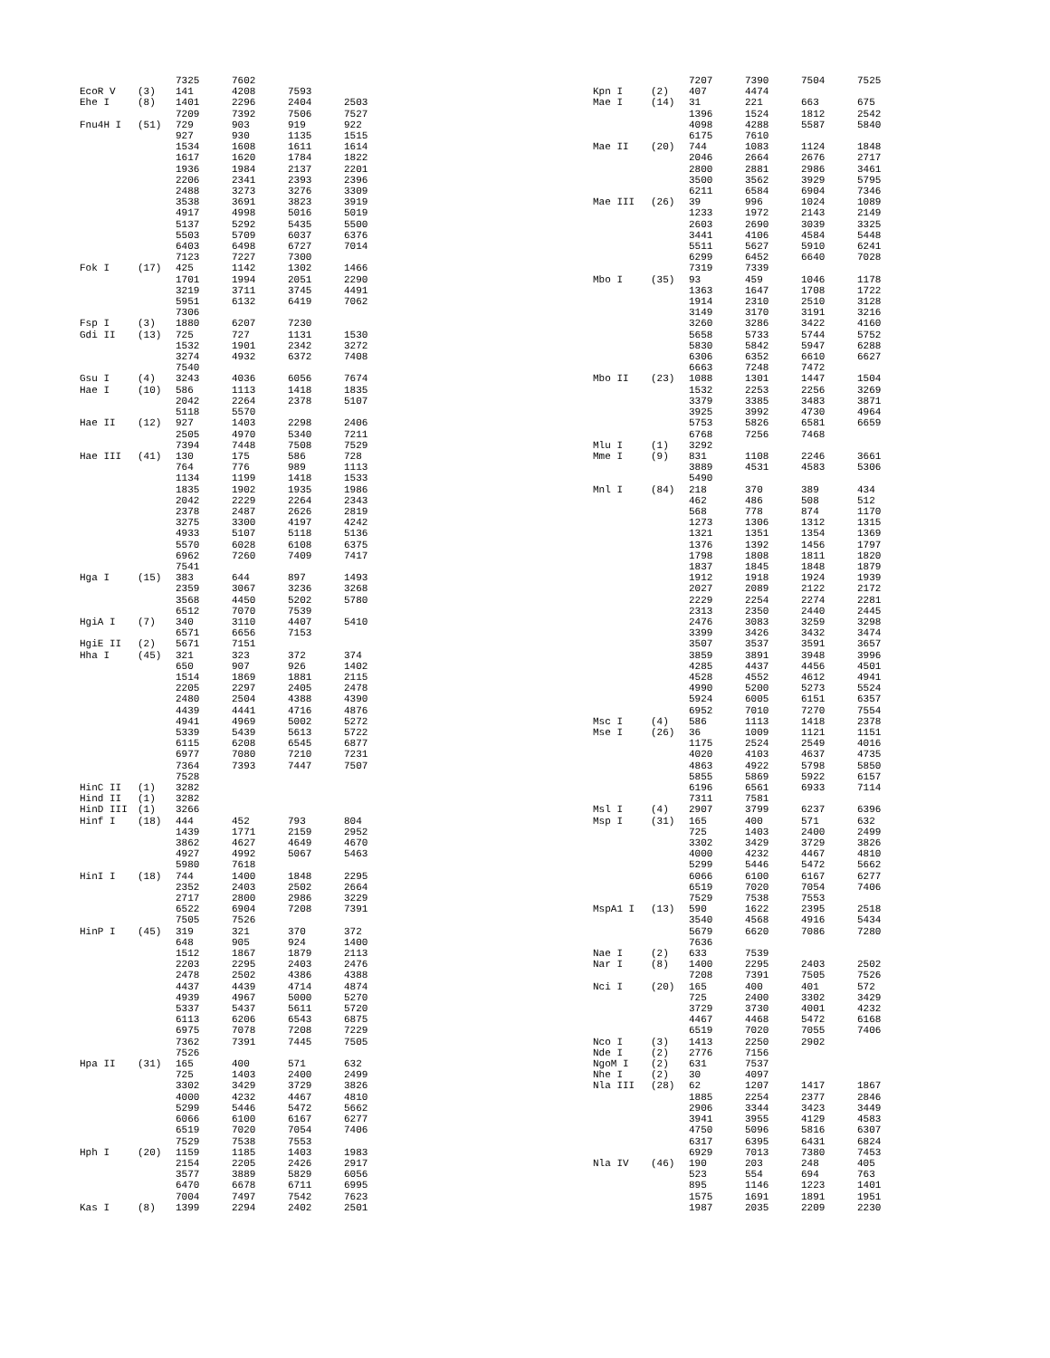| | | 7325 | 7602 | | |
| EcoR V | (3) | 141 | 4208 | 7593 | |
| Ehe I | (8) | 1401 | 2296 | 2404 | 2503 |
| | | 7209 | 7392 | 7506 | 7527 |
| Fnu4H I | (51) | 729 | 903 | 919 | 922 |
| | | 927 | 930 | 1135 | 1515 |
| | | 1534 | 1608 | 1611 | 1614 |
| | | 1617 | 1620 | 1784 | 1822 |
| | | 1936 | 1984 | 2137 | 2201 |
| | | 2206 | 2341 | 2393 | 2396 |
| | | 2488 | 3273 | 3276 | 3309 |
| | | 3538 | 3691 | 3823 | 3919 |
| | | 4917 | 4998 | 5016 | 5019 |
| | | 5137 | 5292 | 5435 | 5500 |
| | | 5503 | 5709 | 6037 | 6376 |
| | | 6403 | 6498 | 6727 | 7014 |
| | | 7123 | 7227 | 7300 | |
| Fok I | (17) | 425 | 1142 | 1302 | 1466 |
| | | 1701 | 1994 | 2051 | 2290 |
| | | 3219 | 3711 | 3745 | 4491 |
| | | 5951 | 6132 | 6419 | 7062 |
| | | 7306 | | | |
| Fsp I | (3) | 1880 | 6207 | 7230 | |
| Gdi II | (13) | 725 | 727 | 1131 | 1530 |
| | | 1532 | 1901 | 2342 | 3272 |
| | | 3274 | 4932 | 6372 | 7408 |
| | | 7540 | | | |
| Gsu I | (4) | 3243 | 4036 | 6056 | 7674 |
| Hae I | (10) | 586 | 1113 | 1418 | 1835 |
| | | 2042 | 2264 | 2378 | 5107 |
| | | 5118 | 5570 | | |
| Hae II | (12) | 927 | 1403 | 2298 | 2406 |
| | | 2505 | 4970 | 5340 | 7211 |
| | | 7394 | 7448 | 7508 | 7529 |
| Hae III | (41) | 130 | 175 | 586 | 728 |
| | | 764 | 776 | 989 | 1113 |
| | | 1134 | 1199 | 1418 | 1533 |
| | | 1835 | 1902 | 1935 | 1986 |
| | | 2042 | 2229 | 2264 | 2343 |
| | | 2378 | 2487 | 2626 | 2819 |
| | | 3275 | 3300 | 4197 | 4242 |
| | | 4933 | 5107 | 5118 | 5136 |
| | | 5570 | 6028 | 6108 | 6375 |
| | | 6962 | 7260 | 7409 | 7417 |
| | | 7541 | | | |
| Hga I | (15) | 383 | 644 | 897 | 1493 |
| | | 2359 | 3067 | 3236 | 3268 |
| | | 3568 | 4450 | 5202 | 5780 |
| | | 6512 | 7070 | 7539 | |
| HgiA I | (7) | 340 | 3110 | 4407 | 5410 |
| | | 6571 | 6656 | 7153 | |
| HgiE II | (2) | 5671 | 7151 | | |
| Hha I | (45) | 321 | 323 | 372 | 374 |
| | | 650 | 907 | 926 | 1402 |
| | | 1514 | 1869 | 1881 | 2115 |
| | | 2205 | 2297 | 2405 | 2478 |
| | | 2480 | 2504 | 4388 | 4390 |
| | | 4439 | 4441 | 4716 | 4876 |
| | | 4941 | 4969 | 5002 | 5272 |
| | | 5339 | 5439 | 5613 | 5722 |
| | | 6115 | 6208 | 6545 | 6877 |
| | | 6977 | 7080 | 7210 | 7231 |
| | | 7364 | 7393 | 7447 | 7507 |
| | | 7528 | | | |
| HinC II | (1) | 3282 | | | |
| Hind II | (1) | 3282 | | | |
| HinD III | (1) | 3266 | | | |
| Hinf I | (18) | 444 | 452 | 793 | 804 |
| | | 1439 | 1771 | 2159 | 2952 |
| | | 3862 | 4627 | 4649 | 4670 |
| | | 4927 | 4992 | 5067 | 5463 |
| | | 5980 | 7618 | | |
| HinI I | (18) | 744 | 1400 | 1848 | 2295 |
| | | 2352 | 2403 | 2502 | 2664 |
| | | 2717 | 2800 | 2986 | 3229 |
| | | 6522 | 6904 | 7208 | 7391 |
| | | 7505 | 7526 | | |
| HinP I | (45) | 319 | 321 | 370 | 372 |
| | | 648 | 905 | 924 | 1400 |
| | | 1512 | 1867 | 1879 | 2113 |
| | | 2203 | 2295 | 2403 | 2476 |
| | | 2478 | 2502 | 4386 | 4388 |
| | | 4437 | 4439 | 4714 | 4874 |
| | | 4939 | 4967 | 5000 | 5270 |
| | | 5337 | 5437 | 5611 | 5720 |
| | | 6113 | 6206 | 6543 | 6875 |
| | | 6975 | 7078 | 7208 | 7229 |
| | | 7362 | 7391 | 7445 | 7505 |
| | | 7526 | | | |
| Hpa II | (31) | 165 | 400 | 571 | 632 |
| | | 725 | 1403 | 2400 | 2499 |
| | | 3302 | 3429 | 3729 | 3826 |
| | | 4000 | 4232 | 4467 | 4810 |
| | | 5299 | 5446 | 5472 | 5662 |
| | | 6066 | 6100 | 6167 | 6277 |
| | | 6519 | 7020 | 7054 | 7406 |
| | | 7529 | 7538 | 7553 | |
| Hph I | (20) | 1159 | 1185 | 1403 | 1983 |
| | | 2154 | 2205 | 2426 | 2917 |
| | | 3577 | 3889 | 5829 | 6056 |
| | | 6470 | 6678 | 6711 | 6995 |
| | | 7004 | 7497 | 7542 | 7623 |
| Kas I | (8) | 1399 | 2294 | 2402 | 2501 |
| | | 7207 | 7390 | 7504 | 7525 |
| Kpn I | (2) | 407 | 4474 | | |
| Mae I | (14) | 31 | 221 | 663 | 675 |
| | | 1396 | 1524 | 1812 | 2542 |
| | | 4098 | 4288 | 5587 | 5840 |
| | | 6175 | 7610 | | |
| Mae II | (20) | 744 | 1083 | 1124 | 1848 |
| | | 2046 | 2664 | 2676 | 2717 |
| | | 2800 | 2881 | 2986 | 3461 |
| | | 3500 | 3562 | 3929 | 5795 |
| | | 6211 | 6584 | 6904 | 7346 |
| Mae III | (26) | 39 | 996 | 1024 | 1089 |
| | | 1233 | 1972 | 2143 | 2149 |
| | | 2603 | 2690 | 3039 | 3325 |
| | | 3441 | 4106 | 4584 | 5448 |
| | | 5511 | 5627 | 5910 | 6241 |
| | | 6299 | 6452 | 6640 | 7028 |
| | | 7319 | 7339 | | |
| Mbo I | (35) | 93 | 459 | 1046 | 1178 |
| | | 1363 | 1647 | 1708 | 1722 |
| | | 1914 | 2310 | 2510 | 3128 |
| | | 3149 | 3170 | 3191 | 3216 |
| | | 3260 | 3286 | 3422 | 4160 |
| | | 5658 | 5733 | 5744 | 5752 |
| | | 5830 | 5842 | 5947 | 6288 |
| | | 6306 | 6352 | 6610 | 6627 |
| | | 6663 | 7248 | 7472 | |
| Mbo II | (23) | 1088 | 1301 | 1447 | 1504 |
| | | 1532 | 2253 | 2256 | 3269 |
| | | 3379 | 3385 | 3483 | 3871 |
| | | 3925 | 3992 | 4730 | 4964 |
| | | 5753 | 5826 | 6581 | 6659 |
| | | 6768 | 7256 | 7468 | |
| Mlu I | (1) | 3292 | | | |
| Mme I | (9) | 831 | 1108 | 2246 | 3661 |
| | | 3889 | 4531 | 4583 | 5306 |
| | | 5490 | | | |
| Mnl I | (84) | 218 | 370 | 389 | 434 |
| | | 462 | 486 | 508 | 512 |
| | | 568 | 778 | 874 | 1170 |
| | | 1273 | 1306 | 1312 | 1315 |
| | | 1321 | 1351 | 1354 | 1369 |
| | | 1376 | 1392 | 1456 | 1797 |
| | | 1798 | 1808 | 1811 | 1820 |
| | | 1837 | 1845 | 1848 | 1879 |
| | | 1912 | 1918 | 1924 | 1939 |
| | | 2027 | 2089 | 2122 | 2172 |
| | | 2229 | 2254 | 2274 | 2281 |
| | | 2313 | 2350 | 2440 | 2445 |
| | | 2476 | 3083 | 3259 | 3298 |
| | | 3399 | 3426 | 3432 | 3474 |
| | | 3507 | 3537 | 3591 | 3657 |
| | | 3859 | 3891 | 3948 | 3996 |
| | | 4285 | 4437 | 4456 | 4501 |
| | | 4528 | 4552 | 4612 | 4941 |
| | | 4990 | 5200 | 5273 | 5524 |
| | | 5924 | 6005 | 6151 | 6357 |
| | | 6952 | 7010 | 7270 | 7554 |
| Msc I | (4) | 586 | 1113 | 1418 | 2378 |
| Mse I | (26) | 36 | 1009 | 1121 | 1151 |
| | | 1175 | 2524 | 2549 | 4016 |
| | | 4020 | 4103 | 4637 | 4735 |
| | | 4863 | 4922 | 5798 | 5850 |
| | | 5855 | 5869 | 5922 | 6157 |
| | | 6196 | 6561 | 6933 | 7114 |
| | | 7311 | 7581 | | |
| Msl I | (4) | 2907 | 3799 | 6237 | 6396 |
| Msp I | (31) | 165 | 400 | 571 | 632 |
| | | 725 | 1403 | 2400 | 2499 |
| | | 3302 | 3429 | 3729 | 3826 |
| | | 4000 | 4232 | 4467 | 4810 |
| | | 5299 | 5446 | 5472 | 5662 |
| | | 6066 | 6100 | 6167 | 6277 |
| | | 6519 | 7020 | 7054 | 7406 |
| | | 7529 | 7538 | 7553 | |
| MspA1 I | (13) | 590 | 1622 | 2395 | 2518 |
| | | 3540 | 4568 | 4916 | 5434 |
| | | 5679 | 6620 | 7086 | 7280 |
| | | 7636 | | | |
| Nae I | (2) | 633 | 7539 | | |
| Nar I | (8) | 1400 | 2295 | 2403 | 2502 |
| | | 7208 | 7391 | 7505 | 7526 |
| Nci I | (20) | 165 | 400 | 401 | 572 |
| | | 725 | 2400 | 3302 | 3429 |
| | | 3729 | 3730 | 4001 | 4232 |
| | | 4467 | 4468 | 5472 | 6168 |
| | | 6519 | 7020 | 7055 | 7406 |
| Nco I | (3) | 1413 | 2250 | 2902 | |
| Nde I | (2) | 2776 | 7156 | | |
| NgoM I | (2) | 631 | 7537 | | |
| Nhe I | (2) | 30 | 4097 | | |
| Nla III | (28) | 62 | 1207 | 1417 | 1867 |
| | | 1885 | 2254 | 2377 | 2846 |
| | | 2906 | 3344 | 3423 | 3449 |
| | | 3941 | 3955 | 4129 | 4583 |
| | | 4750 | 5096 | 5816 | 6307 |
| | | 6317 | 6395 | 6431 | 6824 |
| | | 6929 | 7013 | 7380 | 7453 |
| Nla IV | (46) | 190 | 203 | 248 | 405 |
| | | 523 | 554 | 694 | 763 |
| | | 895 | 1146 | 1223 | 1401 |
| | | 1575 | 1691 | 1891 | 1951 |
| | | 1987 | 2035 | 2209 | 2230 |